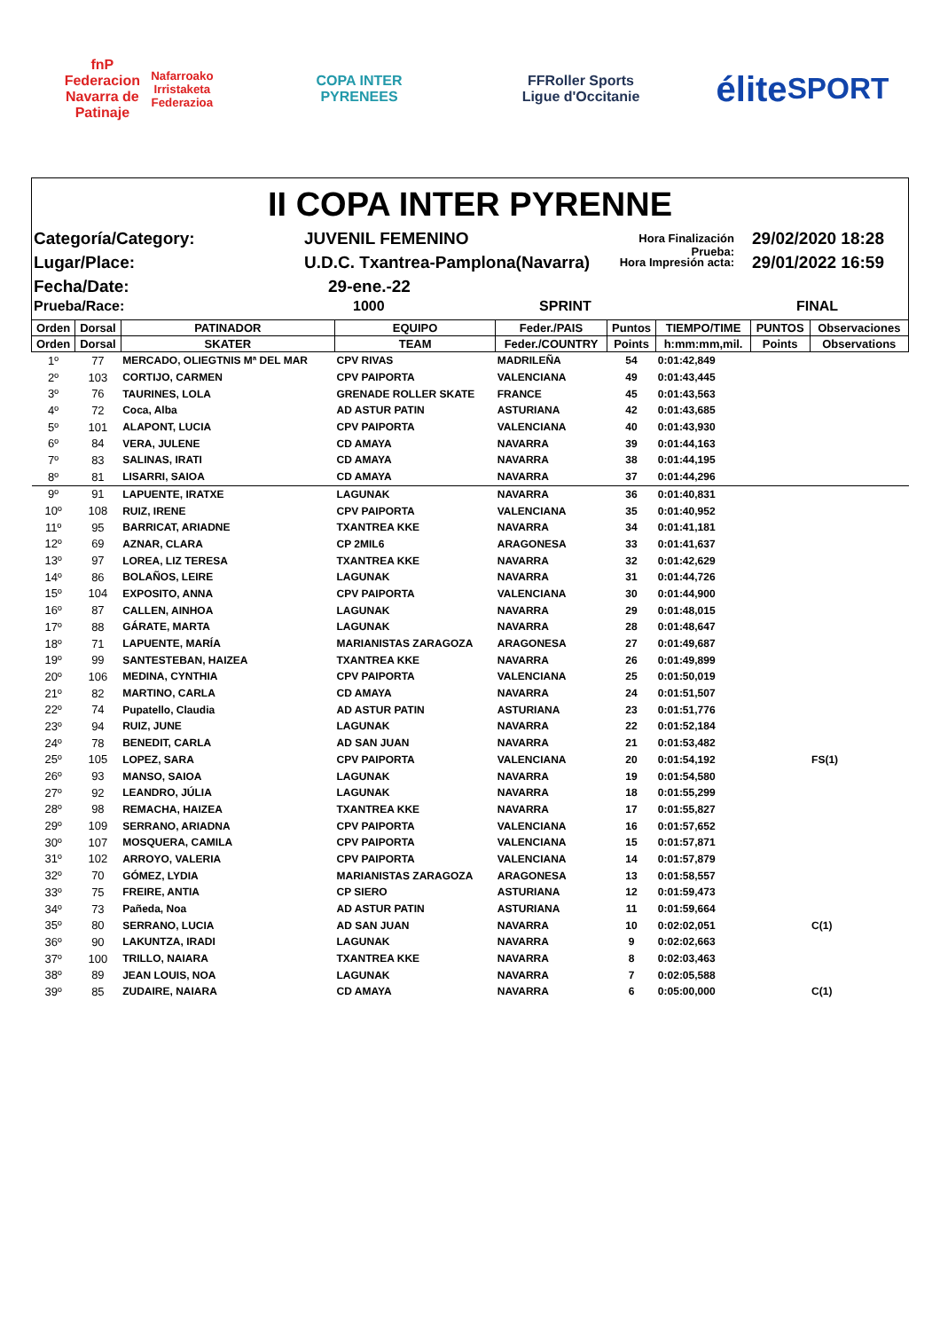fnP Federacion Navarra de Patinaje
Nafarroako Irristaketa Federazioa
COPA INTER PYRENEES
FFRoller Sports
Ligue d'Occitanie
élite SPORT
II COPA INTER PYRENNE
Categoría/Category:
JUVENIL FEMENINO
Hora Finalización Prueba:
29/02/2020 18:28
Lugar/Place:
U.D.C. Txantrea-Pamplona(Navarra)
Hora Impresión acta:
29/01/2022 16:59
Fecha/Date:
29-ene.-22
Prueba/Race:
1000 SPRINT
FINAL
| Orden | Dorsal | PATINADOR | EQUIPO | Feder./PAIS | Puntos | TIEMPO/TIME | PUNTOS | Observaciones |
| --- | --- | --- | --- | --- | --- | --- | --- | --- |
| Orden | Dorsal | SKATER | TEAM | Feder./COUNTRY | Points | h:mm:mm,mil. | Points | Observations |
| 1º | 77 | MERCADO, OLIEGTNIS Mª DEL MAR | CPV RIVAS | MADRILEÑA | 54 | 0:01:42,849 | | |
| 2º | 103 | CORTIJO, CARMEN | CPV PAIPORTA | VALENCIANA | 49 | 0:01:43,445 | | |
| 3º | 76 | TAURINES, LOLA | GRENADE ROLLER SKATE | FRANCE | 45 | 0:01:43,563 | | |
| 4º | 72 | Coca, Alba | AD ASTUR PATIN | ASTURIANA | 42 | 0:01:43,685 | | |
| 5º | 101 | ALAPONT, LUCIA | CPV PAIPORTA | VALENCIANA | 40 | 0:01:43,930 | | |
| 6º | 84 | VERA, JULENE | CD AMAYA | NAVARRA | 39 | 0:01:44,163 | | |
| 7º | 83 | SALINAS, IRATI | CD AMAYA | NAVARRA | 38 | 0:01:44,195 | | |
| 8º | 81 | LISARRI, SAIOA | CD AMAYA | NAVARRA | 37 | 0:01:44,296 | | |
| 9º | 91 | LAPUENTE, IRATXE | LAGUNAK | NAVARRA | 36 | 0:01:40,831 | | |
| 10º | 108 | RUIZ, IRENE | CPV PAIPORTA | VALENCIANA | 35 | 0:01:40,952 | | |
| 11º | 95 | BARRICAT, ARIADNE | TXANTREA KKE | NAVARRA | 34 | 0:01:41,181 | | |
| 12º | 69 | AZNAR, CLARA | CP 2MIL6 | ARAGONESA | 33 | 0:01:41,637 | | |
| 13º | 97 | LOREA, LIZ TERESA | TXANTREA KKE | NAVARRA | 32 | 0:01:42,629 | | |
| 14º | 86 | BOLAÑOS, LEIRE | LAGUNAK | NAVARRA | 31 | 0:01:44,726 | | |
| 15º | 104 | EXPOSITO, ANNA | CPV PAIPORTA | VALENCIANA | 30 | 0:01:44,900 | | |
| 16º | 87 | CALLEN, AINHOA | LAGUNAK | NAVARRA | 29 | 0:01:48,015 | | |
| 17º | 88 | GÁRATE, MARTA | LAGUNAK | NAVARRA | 28 | 0:01:48,647 | | |
| 18º | 71 | LAPUENTE, MARÍA | MARIANISTAS ZARAGOZA | ARAGONESA | 27 | 0:01:49,687 | | |
| 19º | 99 | SANTESTEBAN, HAIZEA | TXANTREA KKE | NAVARRA | 26 | 0:01:49,899 | | |
| 20º | 106 | MEDINA, CYNTHIA | CPV PAIPORTA | VALENCIANA | 25 | 0:01:50,019 | | |
| 21º | 82 | MARTINO, CARLA | CD AMAYA | NAVARRA | 24 | 0:01:51,507 | | |
| 22º | 74 | Pupatello, Claudia | AD ASTUR PATIN | ASTURIANA | 23 | 0:01:51,776 | | |
| 23º | 94 | RUIZ, JUNE | LAGUNAK | NAVARRA | 22 | 0:01:52,184 | | |
| 24º | 78 | BENEDIT, CARLA | AD SAN JUAN | NAVARRA | 21 | 0:01:53,482 | | |
| 25º | 105 | LOPEZ, SARA | CPV PAIPORTA | VALENCIANA | 20 | 0:01:54,192 | | FS(1) |
| 26º | 93 | MANSO, SAIOA | LAGUNAK | NAVARRA | 19 | 0:01:54,580 | | |
| 27º | 92 | LEANDRO, JÚLIA | LAGUNAK | NAVARRA | 18 | 0:01:55,299 | | |
| 28º | 98 | REMACHA, HAIZEA | TXANTREA KKE | NAVARRA | 17 | 0:01:55,827 | | |
| 29º | 109 | SERRANO, ARIADNA | CPV PAIPORTA | VALENCIANA | 16 | 0:01:57,652 | | |
| 30º | 107 | MOSQUERA, CAMILA | CPV PAIPORTA | VALENCIANA | 15 | 0:01:57,871 | | |
| 31º | 102 | ARROYO, VALERIA | CPV PAIPORTA | VALENCIANA | 14 | 0:01:57,879 | | |
| 32º | 70 | GÓMEZ, LYDIA | MARIANISTAS ZARAGOZA | ARAGONESA | 13 | 0:01:58,557 | | |
| 33º | 75 | FREIRE, ANTIA | CP SIERO | ASTURIANA | 12 | 0:01:59,473 | | |
| 34º | 73 | Pañeda, Noa | AD ASTUR PATIN | ASTURIANA | 11 | 0:01:59,664 | | |
| 35º | 80 | SERRANO, LUCIA | AD SAN JUAN | NAVARRA | 10 | 0:02:02,051 | | C(1) |
| 36º | 90 | LAKUNTZA, IRADI | LAGUNAK | NAVARRA | 9 | 0:02:02,663 | | |
| 37º | 100 | TRILLO, NAIARA | TXANTREA KKE | NAVARRA | 8 | 0:02:03,463 | | |
| 38º | 89 | JEAN LOUIS, NOA | LAGUNAK | NAVARRA | 7 | 0:02:05,588 | | |
| 39º | 85 | ZUDAIRE, NAIARA | CD AMAYA | NAVARRA | 6 | 0:05:00,000 | | C(1) |